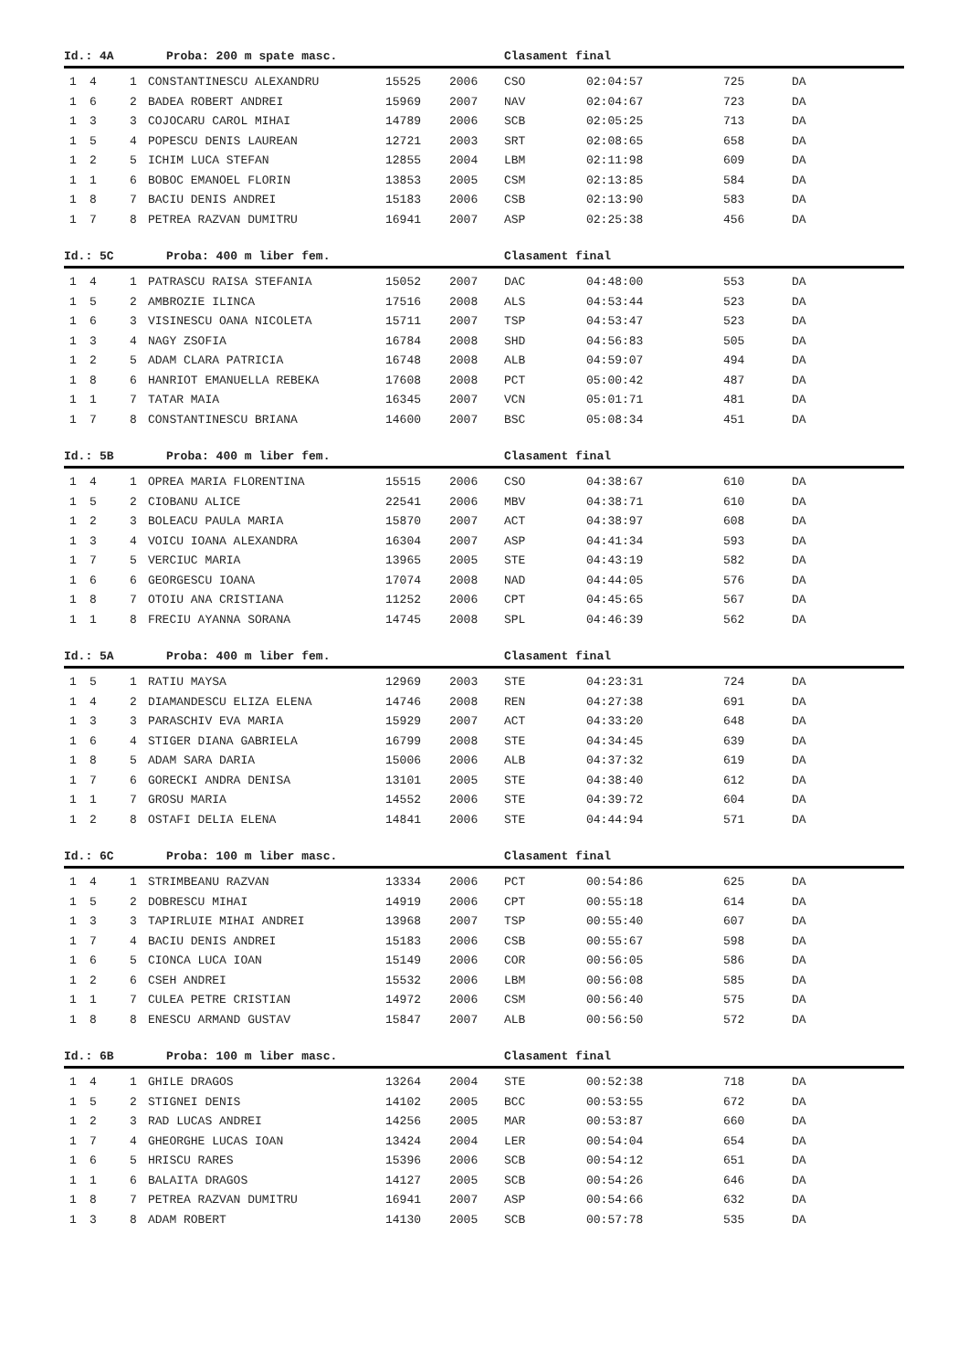Id.: 4A Proba: 200 m spate masc. Clasament final
| 1 | 4 | 1 | CONSTANTINESCU ALEXANDRU | 15525 | 2006 | CSO | 02:04:57 | 725 | DA |
| 1 | 6 | 2 | BADEA ROBERT ANDREI | 15969 | 2007 | NAV | 02:04:67 | 723 | DA |
| 1 | 3 | 3 | COJOCARU CAROL MIHAI | 14789 | 2006 | SCB | 02:05:25 | 713 | DA |
| 1 | 5 | 4 | POPESCU DENIS LAUREAN | 12721 | 2003 | SRT | 02:08:65 | 658 | DA |
| 1 | 2 | 5 | ICHIM LUCA STEFAN | 12855 | 2004 | LBM | 02:11:98 | 609 | DA |
| 1 | 1 | 6 | BOBOC EMANOEL FLORIN | 13853 | 2005 | CSM | 02:13:85 | 584 | DA |
| 1 | 8 | 7 | BACIU DENIS ANDREI | 15183 | 2006 | CSB | 02:13:90 | 583 | DA |
| 1 | 7 | 8 | PETREA RAZVAN DUMITRU | 16941 | 2007 | ASP | 02:25:38 | 456 | DA |
Id.: 5C Proba: 400 m liber fem. Clasament final
| 1 | 4 | 1 | PATRASCU RAISA STEFANIA | 15052 | 2007 | DAC | 04:48:00 | 553 | DA |
| 1 | 5 | 2 | AMBROZIE ILINCA | 17516 | 2008 | ALS | 04:53:44 | 523 | DA |
| 1 | 6 | 3 | VISINESCU OANA NICOLETA | 15711 | 2007 | TSP | 04:53:47 | 523 | DA |
| 1 | 3 | 4 | NAGY ZSOFIA | 16784 | 2008 | SHD | 04:56:83 | 505 | DA |
| 1 | 2 | 5 | ADAM CLARA PATRICIA | 16748 | 2008 | ALB | 04:59:07 | 494 | DA |
| 1 | 8 | 6 | HANRIOT EMANUELLA REBEKA | 17608 | 2008 | PCT | 05:00:42 | 487 | DA |
| 1 | 1 | 7 | TATAR MAIA | 16345 | 2007 | VCN | 05:01:71 | 481 | DA |
| 1 | 7 | 8 | CONSTANTINESCU BRIANA | 14600 | 2007 | BSC | 05:08:34 | 451 | DA |
Id.: 5B Proba: 400 m liber fem. Clasament final
| 1 | 4 | 1 | OPREA MARIA FLORENTINA | 15515 | 2006 | CSO | 04:38:67 | 610 | DA |
| 1 | 5 | 2 | CIOBANU ALICE | 22541 | 2006 | MBV | 04:38:71 | 610 | DA |
| 1 | 2 | 3 | BOLEACU PAULA MARIA | 15870 | 2007 | ACT | 04:38:97 | 608 | DA |
| 1 | 3 | 4 | VOICU IOANA ALEXANDRA | 16304 | 2007 | ASP | 04:41:34 | 593 | DA |
| 1 | 7 | 5 | VERCIUC MARIA | 13965 | 2005 | STE | 04:43:19 | 582 | DA |
| 1 | 6 | 6 | GEORGESCU IOANA | 17074 | 2008 | NAD | 04:44:05 | 576 | DA |
| 1 | 8 | 7 | OTOIU ANA CRISTIANA | 11252 | 2006 | CPT | 04:45:65 | 567 | DA |
| 1 | 1 | 8 | FRECIU AYANNA SORANA | 14745 | 2008 | SPL | 04:46:39 | 562 | DA |
Id.: 5A Proba: 400 m liber fem. Clasament final
| 1 | 5 | 1 | RATIU MAYSA | 12969 | 2003 | STE | 04:23:31 | 724 | DA |
| 1 | 4 | 2 | DIAMANDESCU ELIZA ELENA | 14746 | 2008 | REN | 04:27:38 | 691 | DA |
| 1 | 3 | 3 | PARASCHIV EVA MARIA | 15929 | 2007 | ACT | 04:33:20 | 648 | DA |
| 1 | 6 | 4 | STIGER DIANA GABRIELA | 16799 | 2008 | STE | 04:34:45 | 639 | DA |
| 1 | 8 | 5 | ADAM SARA DARIA | 15006 | 2006 | ALB | 04:37:32 | 619 | DA |
| 1 | 7 | 6 | GORECKI ANDRA DENISA | 13101 | 2005 | STE | 04:38:40 | 612 | DA |
| 1 | 1 | 7 | GROSU MARIA | 14552 | 2006 | STE | 04:39:72 | 604 | DA |
| 1 | 2 | 8 | OSTAFI DELIA ELENA | 14841 | 2006 | STE | 04:44:94 | 571 | DA |
Id.: 6C Proba: 100 m liber masc. Clasament final
| 1 | 4 | 1 | STRIMBEANU RAZVAN | 13334 | 2006 | PCT | 00:54:86 | 625 | DA |
| 1 | 5 | 2 | DOBRESCU MIHAI | 14919 | 2006 | CPT | 00:55:18 | 614 | DA |
| 1 | 3 | 3 | TAPIRLUIE MIHAI ANDREI | 13968 | 2007 | TSP | 00:55:40 | 607 | DA |
| 1 | 7 | 4 | BACIU DENIS ANDREI | 15183 | 2006 | CSB | 00:55:67 | 598 | DA |
| 1 | 6 | 5 | CIONCA LUCA IOAN | 15149 | 2006 | COR | 00:56:05 | 586 | DA |
| 1 | 2 | 6 | CSEH ANDREI | 15532 | 2006 | LBM | 00:56:08 | 585 | DA |
| 1 | 1 | 7 | CULEA PETRE CRISTIAN | 14972 | 2006 | CSM | 00:56:40 | 575 | DA |
| 1 | 8 | 8 | ENESCU ARMAND GUSTAV | 15847 | 2007 | ALB | 00:56:50 | 572 | DA |
Id.: 6B Proba: 100 m liber masc. Clasament final
| 1 | 4 | 1 | GHILE DRAGOS | 13264 | 2004 | STE | 00:52:38 | 718 | DA |
| 1 | 5 | 2 | STIGNEI DENIS | 14102 | 2005 | BCC | 00:53:55 | 672 | DA |
| 1 | 2 | 3 | RAD LUCAS ANDREI | 14256 | 2005 | MAR | 00:53:87 | 660 | DA |
| 1 | 7 | 4 | GHEORGHE LUCAS IOAN | 13424 | 2004 | LER | 00:54:04 | 654 | DA |
| 1 | 6 | 5 | HRISCU RARES | 15396 | 2006 | SCB | 00:54:12 | 651 | DA |
| 1 | 1 | 6 | BALAITA DRAGOS | 14127 | 2005 | SCB | 00:54:26 | 646 | DA |
| 1 | 8 | 7 | PETREA RAZVAN DUMITRU | 16941 | 2007 | ASP | 00:54:66 | 632 | DA |
| 1 | 3 | 8 | ADAM ROBERT | 14130 | 2005 | SCB | 00:57:78 | 535 | DA |